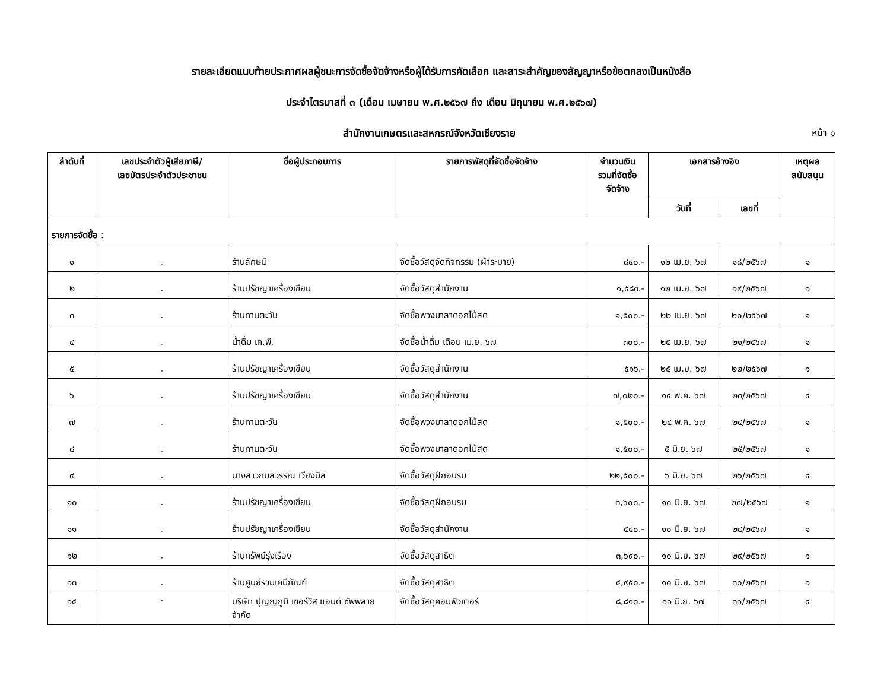รายละเอียดแนบท้ายประกาศผลผู้ชนะการจัดซื้อจัดจ้างหรือผู้ได้รับการคัดเลือก และสาระสำคัญของสัญญาหรือข้อตกลงเป็นหนังสือ
ประจำไตรมาสที่ ๓ (เดือน เมษายน พ.ศ.๒๕๖๗ ถึง เดือน มิถุนายน พ.ศ.๒๕๖๗)
สำนักงานเกษตรและสหกรณ์จังหวัดเชียงราย
หน้า ๑
| ลำดับที่ | เลขประจำตัวผู้เสียภาษี/ เลขบัตรประจำตัวประชาชน | ชื่อผู้ประกอบการ | รายการพัสดุที่จัดซื้อจัดจ้าง | จำนวนเงิน รวมที่จัดซื้อ จัดจ้าง | เอกสารอ้างอิง | | เหตุผล สนับสนุน |
| --- | --- | --- | --- | --- | --- | --- | --- |
| | | | | | วันที่ | เลขที่ | |
| รายการจัดซื้อ : | | | | | | | |
| ๑ | - | ร้านลักษมี | จัดซื้อวัสดุจัดกิจกรรม (ผ้าระบาย) | ๘๔๐.- | ๑๒ เม.ย. ๖๗ | ๑๘/๒๕๖๗ | ๑ |
| ๒ | - | ร้านปรัชญาเครื่องเขียน | จัดซื้อวัสดุสำนักงาน | ๑,๕๘๓.- | ๑๒ เม.ย. ๖๗ | ๑๙/๒๕๖๗ | ๑ |
| ๓ | - | ร้านทานตะวัน | จัดซื้อพวงมาลาดอกไม้สด | ๑,๕๐๐.- | ๒๒ เม.ย. ๖๗ | ๒๐/๒๕๖๗ | ๑ |
| ๔ | - | น้ำดื่ม เค.พี. | จัดซื้อน้ำดื่ม เดือน เม.ย. ๖๗ | ๓๐๐.- | ๒๕ เม.ย. ๖๗ | ๒๑/๒๕๖๗ | ๑ |
| ๕ | - | ร้านปรัชญาเครื่องเขียน | จัดซื้อวัสดุสำนักงาน | ๕๑๖.- | ๒๕ เม.ย. ๖๗ | ๒๒/๒๕๖๗ | ๑ |
| ๖ | - | ร้านปรัชญาเครื่องเขียน | จัดซื้อวัสดุสำนักงาน | ๗,๐๒๐.- | ๑๔ พ.ค. ๖๗ | ๒๓/๒๕๖๗ | ๔ |
| ๗ | - | ร้านทานตะวัน | จัดซื้อพวงมาลาดอกไม้สด | ๑,๕๐๐.- | ๒๔ พ.ค. ๖๗ | ๒๔/๒๕๖๗ | ๑ |
| ๘ | - | ร้านทานตะวัน | จัดซื้อพวงมาลาดอกไม้สด | ๑,๕๐๐.- | ๕ มิ.ย. ๖๗ | ๒๕/๒๕๖๗ | ๑ |
| ๙ | - | นางสาวกมลวรรณ เวียงนิล | จัดซื้อวัสดุฝึกอบรม | ๒๒,๕๐๐.- | ๖ มิ.ย. ๖๗ | ๒๖/๒๕๖๗ | ๔ |
| ๑๐ | - | ร้านปรัชญาเครื่องเขียน | จัดซื้อวัสดุฝึกอบรม | ๓,๖๐๐.- | ๑๐ มิ.ย. ๖๗ | ๒๗/๒๕๖๗ | ๑ |
| ๑๑ | - | ร้านปรัชญาเครื่องเขียน | จัดซื้อวัสดุสำนักงาน | ๕๔๐.- | ๑๐ มิ.ย. ๖๗ | ๒๘/๒๕๖๗ | ๑ |
| ๑๒ | - | ร้านทรัพย์รุ่งเรือง | จัดซื้อวัสดุสาธิต | ๓,๖๙๐.- | ๑๐ มิ.ย. ๖๗ | ๒๙/๒๕๖๗ | ๑ |
| ๑๓ | - | ร้านศูนย์รวมเคมีภัณฑ์ | จัดซื้อวัสดุสาธิต | ๔,๙๕๐.- | ๑๐ มิ.ย. ๖๗ | ๓๐/๒๕๖๗ | ๑ |
| ๑๔ | - | บริษัท ปุญญภูมิ เซอร์วิส แอนด์ ซัพพลาย จำกัด | จัดซื้อวัสดุคอมพิวเตอร์ | ๘,๘๑๐.- | ๑๑ มิ.ย. ๖๗ | ๓๑/๒๕๖๗ | ๔ |